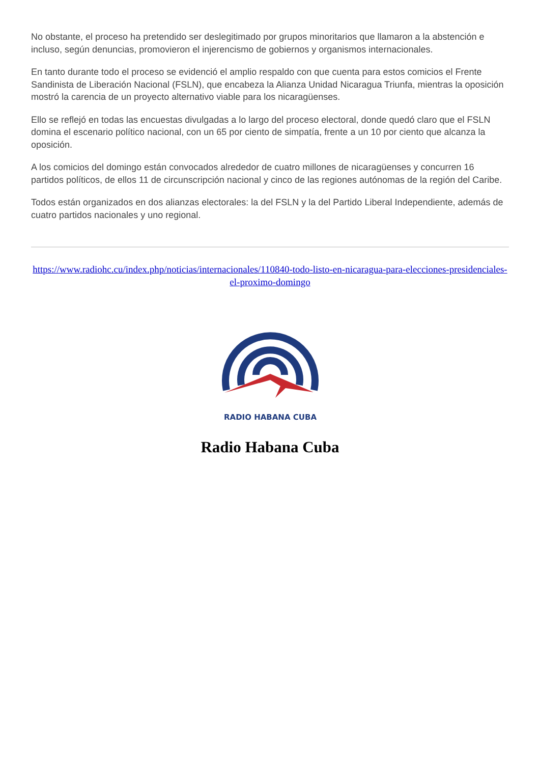No obstante, el proceso ha pretendido ser deslegitimado por grupos minoritarios que llamaron a la abstención e incluso, según denuncias, promovieron el injerencismo de gobiernos y organismos internacionales.
En tanto durante todo el proceso se evidenció el amplio respaldo con que cuenta para estos comicios el Frente Sandinista de Liberación Nacional (FSLN), que encabeza la Alianza Unidad Nicaragua Triunfa, mientras la oposición mostró la carencia de un proyecto alternativo viable para los nicaragüenses.
Ello se reflejó en todas las encuestas divulgadas a lo largo del proceso electoral, donde quedó claro que el FSLN domina el escenario político nacional, con un 65 por ciento de simpatía, frente a un 10 por ciento que alcanza la oposición.
A los comicios del domingo están convocados alrededor de cuatro millones de nicaragüenses y concurren 16 partidos políticos, de ellos 11 de circunscripción nacional y cinco de las regiones autónomas de la región del Caribe.
Todos están organizados en dos alianzas electorales: la del FSLN y la del Partido Liberal Independiente, además de cuatro partidos nacionales y uno regional.
https://www.radiohc.cu/index.php/noticias/internacionales/110840-todo-listo-en-nicaragua-para-elecciones-presidenciales-el-proximo-domingo
RADIO HABANA CUBA
Radio Habana Cuba